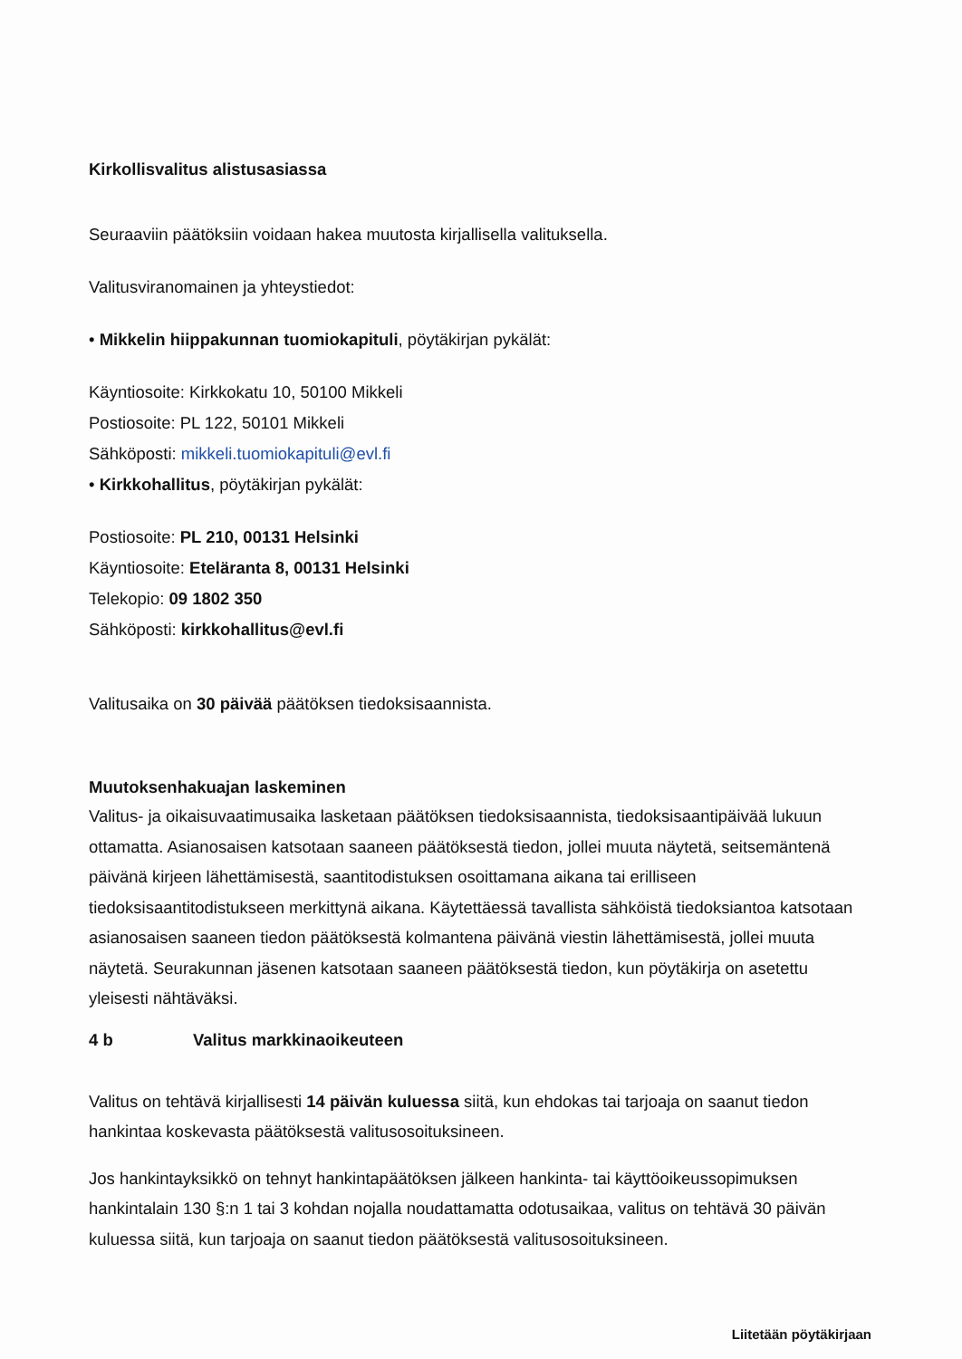Kirkollisvalitus alistusasiassa
Seuraaviin päätöksiin voidaan hakea muutosta kirjallisella valituksella.
Valitusviranomainen ja yhteystiedot:
• Mikkelin hiippakunnan tuomiokapituli, pöytäkirjan pykälät:
Käyntiosoite: Kirkkokatu 10, 50100 Mikkeli
Postiosoite: PL 122, 50101 Mikkeli
Sähköposti: mikkeli.tuomiokapituli@evl.fi
• Kirkkohallitus, pöytäkirjan pykälät:
Postiosoite: PL 210, 00131 Helsinki
Käyntiosoite: Eteläranta 8, 00131 Helsinki
Telekopio: 09 1802 350
Sähköposti: kirkkohallitus@evl.fi
Valitusaika on 30 päivää päätöksen tiedoksisaannista.
Muutoksenhakuajan laskeminen
Valitus- ja oikaisuvaatimusaika lasketaan päätöksen tiedoksisaannista, tiedoksisaantipäivää lukuun ottamatta. Asianosaisen katsotaan saaneen päätöksestä tiedon, jollei muuta näytetä, seitsemäntenä päivänä kirjeen lähettämisestä, saantitodistuksen osoittamana aikana tai erilliseen tiedoksisaantitodistukseen merkittynä aikana. Käytettäessä tavallista sähköistä tiedoksiantoa katsotaan asianosaisen saaneen tiedon päätöksestä kolmantena päivänä viestin lähettämisestä, jollei muuta näytetä. Seurakunnan jäsenen katsotaan saaneen päätöksestä tiedon, kun pöytäkirja on asetettu yleisesti nähtäväksi.
4 b Valitus markkinaoikeuteen
Valitus on tehtävä kirjallisesti 14 päivän kuluessa siitä, kun ehdokas tai tarjoaja on saanut tiedon hankintaa koskevasta päätöksestä valitusosoituksineen.
Jos hankintayksikkö on tehnyt hankintapäätöksen jälkeen hankinta- tai käyttöoikeussopimuksen hankintalain 130 §:n 1 tai 3 kohdan nojalla noudattamatta odotusaikaa, valitus on tehtävä 30 päivän kuluessa siitä, kun tarjoaja on saanut tiedon päätöksestä valitusosoituksineen.
Liitetään pöytäkirjaan